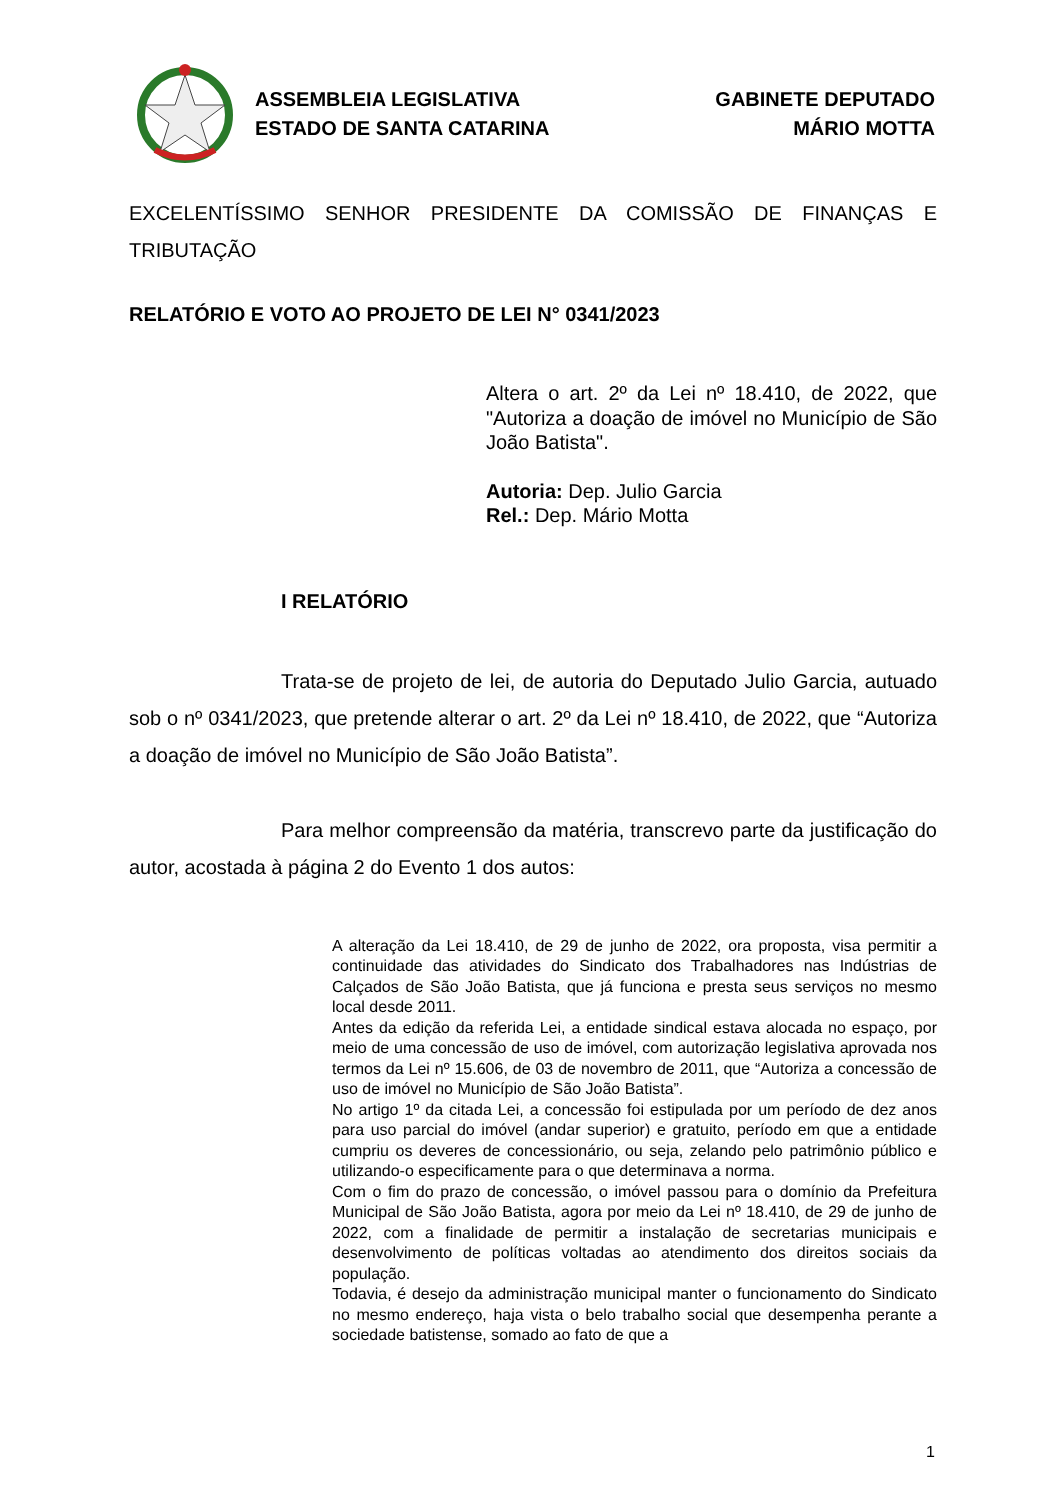ASSEMBLEIA LEGISLATIVA
ESTADO DE SANTA CATARINA
GABINETE DEPUTADO
MÁRIO MOTTA
EXCELENTÍSSIMO SENHOR PRESIDENTE DA COMISSÃO DE FINANÇAS E TRIBUTAÇÃO
RELATÓRIO E VOTO AO PROJETO DE LEI N° 0341/2023
Altera o art. 2º da Lei nº 18.410, de 2022, que "Autoriza a doação de imóvel no Município de São João Batista".
Autoria: Dep. Julio Garcia
Rel.: Dep. Mário Motta
I RELATÓRIO
Trata-se de projeto de lei, de autoria do Deputado Julio Garcia, autuado sob o nº 0341/2023, que pretende alterar o art. 2º da Lei nº 18.410, de 2022, que “Autoriza a doação de imóvel no Município de São João Batista”.
Para melhor compreensão da matéria, transcrevo parte da justificação do autor, acostada à página 2 do Evento 1 dos autos:
A alteração da Lei 18.410, de 29 de junho de 2022, ora proposta, visa permitir a continuidade das atividades do Sindicato dos Trabalhadores nas Indústrias de Calçados de São João Batista, que já funciona e presta seus serviços no mesmo local desde 2011.
Antes da edição da referida Lei, a entidade sindical estava alocada no espaço, por meio de uma concessão de uso de imóvel, com autorização legislativa aprovada nos termos da Lei nº 15.606, de 03 de novembro de 2011, que “Autoriza a concessão de uso de imóvel no Município de São João Batista”.
No artigo 1º da citada Lei, a concessão foi estipulada por um período de dez anos para uso parcial do imóvel (andar superior) e gratuito, período em que a entidade cumpriu os deveres de concessionário, ou seja, zelando pelo patrimônio público e utilizando-o especificamente para o que determinava a norma.
Com o fim do prazo de concessão, o imóvel passou para o domínio da Prefeitura Municipal de São João Batista, agora por meio da Lei nº 18.410, de 29 de junho de 2022, com a finalidade de permitir a instalação de secretarias municipais e desenvolvimento de políticas voltadas ao atendimento dos direitos sociais da população.
Todavia, é desejo da administração municipal manter o funcionamento do Sindicato no mesmo endereço, haja vista o belo trabalho social que desempenha perante a sociedade batistense, somado ao fato de que a
1